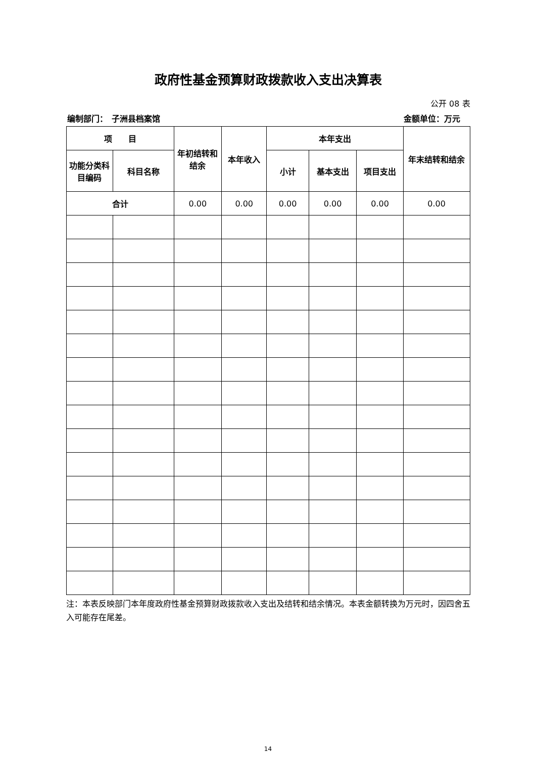政府性基金预算财政拨款收入支出决算表
公开 08 表
编制部门：　子洲县档案馆 金额单位：万元
| 项 目 | | 年初结转和结余 | 本年收入 | 本年支出 | | | 年末结转和结余 |
| --- | --- | --- | --- | --- | --- | --- | --- |
| 功能分类科目编码 | 科目名称 | | | 小计 | 基本支出 | 项目支出 | |
| 合计 | | 0.00 | 0.00 | 0.00 | 0.00 | 0.00 | 0.00 |
注：本表反映部门本年度政府性基金预算财政拨款收入支出及结转和结余情况。本表金额转换为万元时，因四舍五入可能存在尾差。
14